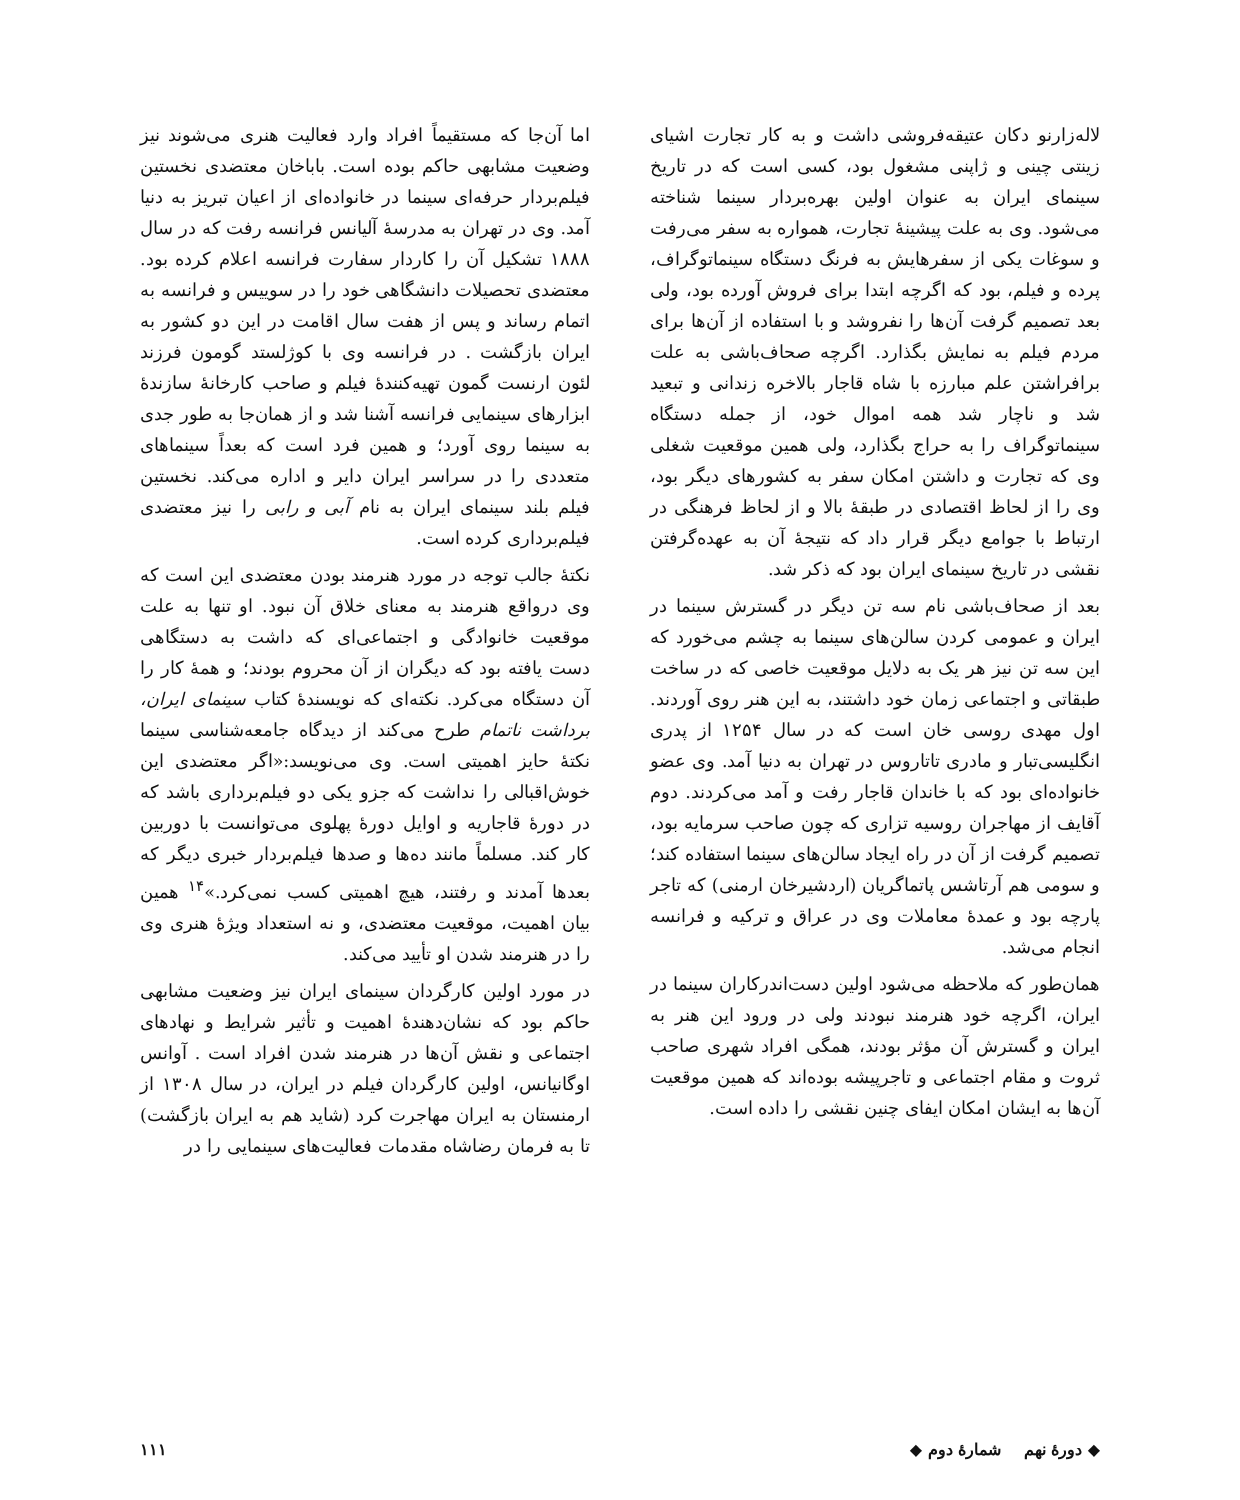لاله‌زارنو دکان عتیقه‌فروشی داشت و به کار تجارت اشیای زینتی چینی و ژاپنی مشغول بود، کسی است که در تاریخ سینمای ایران به عنوان اولین بهره‌بردار سینما شناخته می‌شود. وی به علت پیشینهٔ تجارت، همواره به سفر می‌رفت و سوغات یکی از سفرهایش به فرنگ دستگاه سینماتوگراف، پرده و فیلم، بود که اگرچه ابتدا برای فروش آورده بود، ولی بعد تصمیم گرفت آن‌ها را نفروشد و با استفاده از آن‌ها برای مردم فیلم به نمایش بگذارد. اگرچه صحاف‌باشی به علت برافراشتن علم مبارزه با شاه قاجار بالاخره زندانی و تبعید شد و ناچار شد همه اموال خود، از جمله دستگاه سینماتوگراف را به حراج بگذارد، ولی همین موقعیت شغلی وی که تجارت و داشتن امکان سفر به کشورهای دیگر بود، وی را از لحاظ اقتصادی در طبقهٔ بالا و از لحاظ فرهنگی در ارتباط با جوامع دیگر قرار داد که نتیجهٔ آن به عهده‌گرفتن نقشی در تاریخ سینمای ایران بود که ذکر شد.
بعد از صحاف‌باشی نام سه تن دیگر در گسترش سینما در ایران و عمومی کردن سالن‌های سینما به چشم می‌خورد که این سه تن نیز هر یک به دلایل موقعیت خاصی که در ساخت طبقاتی و اجتماعی زمان خود داشتند، به این هنر روی آوردند. اول مهدی روسی خان است که در سال ۱۲۵۴ از پدری انگلیسی‌تبار و مادری تاتاروس در تهران به دنیا آمد. وی عضو خانواده‌ای بود که با خاندان قاجار رفت و آمد می‌کردند. دوم آقایف از مهاجران روسیه تزاری که چون صاحب سرمایه بود، تصمیم گرفت از آن در راه ایجاد سالن‌های سینما استفاده کند؛ و سومی هم آرتاشس پاتماگریان (اردشیرخان ارمنی) که تاجر پارچه بود و عمدهٔ معاملات وی در عراق و ترکیه و فرانسه انجام می‌شد.
همان‌طور که ملاحظه می‌شود اولین دست‌اندرکاران سینما در ایران، اگرچه خود هنرمند نبودند ولی در ورود این هنر به ایران و گسترش آن مؤثر بودند، همگی افراد شهری صاحب ثروت و مقام اجتماعی و تاجرپیشه بوده‌اند که همین موقعیت آن‌ها به ایشان امکان ایفای چنین نقشی را داده است.
اما آن‌جا که مستقیماً افراد وارد فعالیت هنری می‌شوند نیز وضعیت مشابهی حاکم بوده است. باباخان معتضدی نخستین فیلم‌بردار حرفه‌ای سینما در خانواده‌ای از اعیان تبریز به دنیا آمد. وی در تهران به مدرسهٔ آلیانس فرانسه رفت که در سال ۱۸۸۸ تشکیل آن را کاردار سفارت فرانسه اعلام کرده بود. معتضدی تحصیلات دانشگاهی خود را در سوییس و فرانسه به اتمام رساند و پس از هفت سال اقامت در این دو کشور به ایران بازگشت . در فرانسه وی با کوژلستد گومون فرزند لئون ارنست گمون تهیه‌کنندهٔ فیلم و صاحب کارخانهٔ سازندهٔ ابزارهای سینمایی فرانسه آشنا شد و از همان‌جا به طور جدی به سینما روی آورد؛ و همین فرد است که بعداً سینماهای متعددی را در سراسر ایران دایر و اداره می‌کند. نخستین فیلم بلند سینمای ایران به نام آبی و رابی را نیز معتضدی فیلم‌برداری کرده است.
نکتهٔ جالب توجه در مورد هنرمند بودن معتضدی این است که وی درواقع هنرمند به معنای خلاق آن نبود. او تنها به علت موقعیت خانوادگی و اجتماعی‌ای که داشت به دستگاهی دست یافته بود که دیگران از آن محروم بودند؛ و همهٔ کار را آن دستگاه می‌کرد. نکته‌ای که نویسندهٔ کتاب سینمای ایران، برداشت ناتمام طرح می‌کند از دیدگاه جامعه‌شناسی سینما نکتهٔ حایز اهمیتی است. وی می‌نویسد:«اگر معتضدی این خوش‌اقبالی را نداشت که جزو یکی دو فیلم‌برداری باشد که در دورهٔ قاجاریه و اوایل دورهٔ پهلوی می‌توانست با دوربین کار کند. مسلماً مانند ده‌ها و صدها فیلم‌بردار خبری دیگر که بعدها آمدند و رفتند، هیچ اهمیتی کسب نمی‌کرد.»<sup>۱۴</sup> همین بیان اهمیت، موقعیت معتضدی، و نه استعداد ویژهٔ هنری وی را در هنرمند شدن او تأیید می‌کند.
در مورد اولین کارگردان سینمای ایران نیز وضعیت مشابهی حاکم بود که نشان‌دهندهٔ اهمیت و تأثیر شرایط و نهادهای اجتماعی و نقش آن‌ها در هنرمند شدن افراد است . آوانس اوگانیانس، اولین کارگردان فیلم در ایران، در سال ۱۳۰۸ از ارمنستان به ایران مهاجرت کرد (شاید هم به ایران بازگشت) تا به فرمان رضاشاه مقدمات فعالیت‌های سینمایی را در
◆ دورهٔ نهم شمارهٔ دوم ◆ ۱۱۱